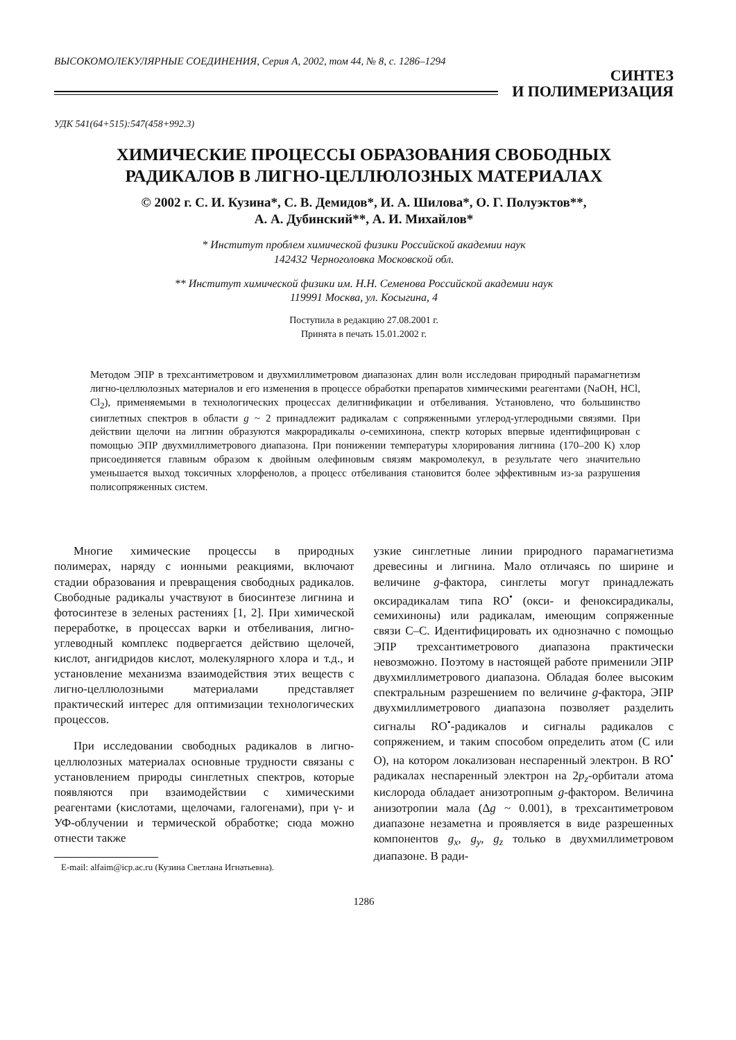ВЫСОКОМОЛЕКУЛЯРНЫЕ СОЕДИНЕНИЯ, Серия А, 2002, том 44, № 8, с. 1286–1294
СИНТЕЗ
И ПОЛИМЕРИЗАЦИЯ
УДК 541(64+515):547(458+992.3)
ХИМИЧЕСКИЕ ПРОЦЕССЫ ОБРАЗОВАНИЯ СВОБОДНЫХ
РАДИКАЛОВ В ЛИГНО-ЦЕЛЛЮЛОЗНЫХ МАТЕРИАЛАХ
© 2002 г. С. И. Кузина*, С. В. Демидов*, И. А. Шилова*, О. Г. Полуэктов**,
А. А. Дубинский**, А. И. Михайлов*
* Институт проблем химической физики Российской академии наук
142432 Черноголовка Московской обл.
** Институт химической физики им. Н.Н. Семенова Российской академии наук
119991 Москва, ул. Косыгина, 4
Поступила в редакцию 27.08.2001 г.
Принята в печать 15.01.2002 г.
Методом ЭПР в трехсантиметровом и двухмиллиметровом диапазонах длин волн исследован природный парамагнетизм лигно-целлюлозных материалов и его изменения в процессе обработки препаратов химическими реагентами (NaOH, HCl, Cl<sub>2</sub>), применяемыми в технологических процессах делигнификации и отбеливания. Установлено, что большинство синглетных спектров в области g ~ 2 принадлежит радикалам с сопряженными углерод-углеродными связями. При действии щелочи на лигнин образуются макрорадикалы о-семихинона, спектр которых впервые идентифицирован с помощью ЭПР двухмиллиметрового диапазона. При понижении температуры хлорирования лигнина (170–200 K) хлор присоединяется главным образом к двойным олефиновым связям макромолекул, в результате чего значительно уменьшается выход токсичных хлорфенолов, а процесс отбеливания становится более эффективным из-за разрушения полисопряженных систем.
Многие химические процессы в природных полимерах, наряду с ионными реакциями, включают стадии образования и превращения свободных радикалов. Свободные радикалы участвуют в биосинтезе лигнина и фотосинтезе в зеленых растениях [1, 2]. При химической переработке, в процессах варки и отбеливания, лигно-углеводный комплекс подвергается действию щелочей, кислот, ангидридов кислот, молекулярного хлора и т.д., и установление механизма взаимодействия этих веществ с лигно-целлюлозными материалами представляет практический интерес для оптимизации технологических процессов.
При исследовании свободных радикалов в лигно-целлюлозных материалах основные трудности связаны с установлением природы синглетных спектров, которые появляются при взаимодействии с химическими реагентами (кислотами, щелочами, галогенами), при γ- и УФ-облучении и термической обработке; сюда можно отнести также
E-mail: alfaim@icp.ac.ru (Кузина Светлана Игнатьевна).
узкие синглетные линии природного парамагнетизма древесины и лигнина. Мало отличаясь по ширине и величине g-фактора, синглеты могут принадлежать оксирадикалам типа RO<sup>•</sup> (окси- и феноксирадикалы, семихиноны) или радикалам, имеющим сопряженные связи С–С. Идентифицировать их однозначно с помощью ЭПР трехсантиметрового диапазона практически невозможно. Поэтому в настоящей работе применили ЭПР двухмиллиметрового диапазона. Обладая более высоким спектральным разрешением по величине g-фактора, ЭПР двухмиллиметрового диапазона позволяет разделить сигналы RO<sup>•</sup>-радикалов и сигналы радикалов с сопряжением, и таким способом определить атом (С или О), на котором локализован неспаренный электрон. В RO<sup>•</sup> радикалах неспаренный электрон на 2p<sub>z</sub>-орбитали атома кислорода обладает анизотропным g-фактором. Величина анизотропии мала (Δg ~ 0.001), в трехсантиметровом диапазоне незаметна и проявляется в виде разрешенных компонентов g<sub>x</sub>, g<sub>y</sub>, g<sub>z</sub> только в двухмиллиметровом диапазоне. В ради-
1286